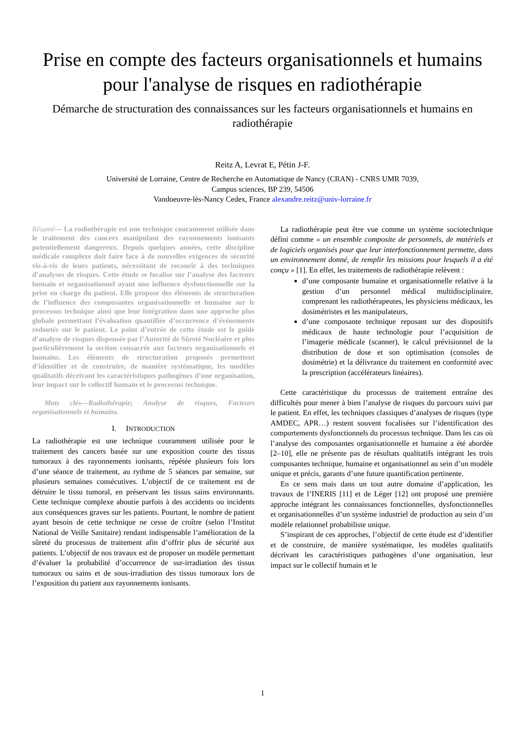Prise en compte des facteurs organisationnels et humains pour l'analyse de risques en radiothérapie
Démarche de structuration des connaissances sur les facteurs organisationnels et humains en radiothérapie
Reitz A, Levrat E, Pétin J-F.
Université de Lorraine, Centre de Recherche en Automatique de Nancy (CRAN) - CNRS UMR 7039,
Campus sciences, BP 239, 54506
Vandoeuvre-lès-Nancy Cedex, France alexandre.reitz@univ-lorraine.fr
Résumé— La radiothérapie est une technique couramment utilisée dans le traitement des cancers manipulant des rayonnements ionisants potentiellement dangereux. Depuis quelques années, cette discipline médicale complexe doit faire face à de nouvelles exigences de sécurité vis-à-vis de leurs patients, nécessitant de recourir à des techniques d’analyses de risques. Cette étude se focalise sur l’analyse des facteurs humain et organisationnel ayant une influence dysfonctionnelle sur la prise en charge du patient. Elle propose des éléments de structuration de l’influence des composantes organisationnelle et humaine sur le processus technique ainsi que leur intégration dans une approche plus globale permettant l’évaluation quantifiée d’occurrence d’événements redoutés sur le patient. Le point d’entrée de cette étude est le guide d’analyse de risques dispensée par l’Autorité de Sûreté Nucléaire et plus particulièrement la section consacrée aux facteurs organisationnels et humains. Les éléments de structuration proposés permettent d’identifier et de construire, de manière systématique, les modèles qualitatifs décrivant les caractéristiques pathogènes d’une organisation, leur impact sur le collectif humain et le processus technique.
Mots clés—Radiothérapie; Analyse de risques, Facteurs organisationnels et humains.
I. INTRODUCTION
La radiothérapie est une technique couramment utilisée pour le traitement des cancers basée sur une exposition courte des tissus tumoraux à des rayonnements ionisants, répétée plusieurs fois lors d’une séance de traitement, au rythme de 5 séances par semaine, sur plusieurs semaines consécutives. L’objectif de ce traitement est de détruire le tissu tumoral, en préservant les tissus sains environnants. Cette technique complexe aboutie parfois à des accidents ou incidents aux conséquences graves sur les patients. Pourtant, le nombre de patient ayant besoin de cette technique ne cesse de croître (selon l’Institut National de Veille Sanitaire) rendant indispensable l’amélioration de la sûreté du processus de traitement afin d’offrir plus de sécurité aux patients. L’objectif de nos travaux est de proposer un modèle permettant d’évaluer la probabilité d’occurrence de sur-irradiation des tissus tumoraux ou sains et de sous-irradiation des tissus tumoraux lors de l’exposition du patient aux rayonnements ionisants.
La radiothérapie peut être vue comme un système sociotechnique défini comme « un ensemble composite de personnels, de matériels et de logiciels organisés pour que leur interfonctionnement permette, dans un environnement donné, de remplir les missions pour lesquels il a été conçu » [1]. En effet, les traitements de radiothérapie relèvent :
d’une composante humaine et organisationnelle relative à la gestion d’un personnel médical multidisciplinaire, comprenant les radiothérapeutes, les physiciens médicaux, les dosimétristes et les manipulateurs,
d’une composante technique reposant sur des dispositifs médicaux de haute technologie pour l’acquisition de l’imagerie médicale (scanner), le calcul prévisionnel de la distribution de dose et son optimisation (consoles de dosimétrie) et la délivrance du traitement en conformité avec la prescription (accélérateurs linéaires).
Cette caractéristique du processus de traitement entraîne des difficultés pour mener à bien l’analyse de risques du parcours suivi par le patient. En effet, les techniques classiques d’analyses de risques (type AMDEC, APR…) restent souvent focalisées sur l’identification des comportements dysfonctionnels du processus technique. Dans les cas où l’analyse des composantes organisationnelle et humaine a été abordée [2–10], elle ne présente pas de résultats qualitatifs intégrant les trois composantes technique, humaine et organisationnel au sein d’un modèle unique et précis, garants d’une future quantification pertinente.
En ce sens mais dans un tout autre domaine d’application, les travaux de l’INERIS [11] et de Léger [12] ont proposé une première approche intégrant les connaissances fonctionnelles, dysfonctionnelles et organisationnelles d’un système industriel de production au sein d’un modèle relationnel probabiliste unique.
S’inspirant de ces approches, l’objectif de cette étude est d’identifier et de construire, de manière systématique, les modèles qualitatifs décrivant les caractéristiques pathogènes d’une organisation, leur impact sur le collectif humain et le
1